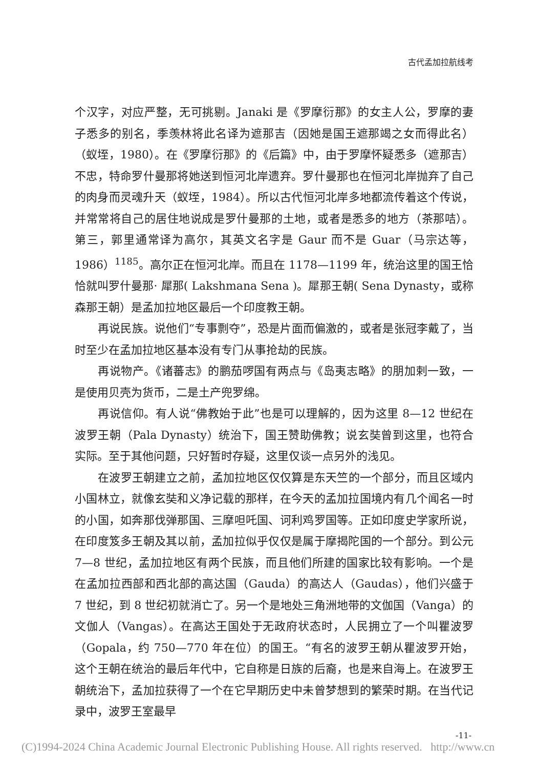古代孟加拉航线考
个汉字，对应严整，无可挑剔。Janaki 是《罗摩衍那》的女主人公，罗摩的妻子悉多的别名，季羡林将此名译为遮那吉（因她是国王遮那竭之女而得此名）（蚁垤，1980）。在《罗摩衍那》的《后篇》中，由于罗摩怀疑悉多（遮那吉）不忠，特命罗什曼那将她送到恒河北岸遗弃。罗什曼那也在恒河北岸抛弃了自己的肉身而灵魂升天（蚁垤，1984）。所以古代恒河北岸多地都流传着这个传说，并常常将自己的居住地说成是罗什曼那的土地，或者是悉多的地方（茶那咭）。第三，郭里通常译为高尔，其英文名字是 Gaur 而不是 Guar（马宗达等，1986）<sup>1185</sup>。高尔正在恒河北岸。而且在 1178—1199 年，统治这里的国王恰恰就叫罗什曼那· 犀那( Lakshmana Sena )。犀那王朝( Sena Dynasty，或称森那王朝）是孟加拉地区最后一个印度教王朝。
再说民族。说他们“专事剽夺”，恐是片面而偏激的，或者是张冠李戴了，当时至少在孟加拉地区基本没有专门从事抢劫的民族。
再说物产。《诸蕃志》的鹏茄啰国有两点与《岛夷志略》的朋加剌一致，一是使用贝壳为货币，二是土产兜罗绵。
再说信仰。有人说“佛教始于此”也是可以理解的，因为这里 8—12 世纪在波罗王朝（Pala Dynasty）统治下，国王赞助佛教；说玄奘曾到这里，也符合实际。至于其他问题，只好暂时存疑，这里仅谈一点另外的浅见。
在波罗王朝建立之前，孟加拉地区仅仅算是东天竺的一个部分，而且区域内小国林立，就像玄奘和义净记载的那样，在今天的孟加拉国境内有几个闻名一时的小国，如奔那伐弹那国、三摩呾吒国、诃利鸡罗国等。正如印度史学家所说，在印度笈多王朝及其以前，孟加拉似乎仅仅是属于摩揭陀国的一个部分。到公元 7—8 世纪，孟加拉地区有两个民族，而且他们所建的国家比较有影响。一个是在孟加拉西部和西北部的高达国（Gauda）的高达人（Gaudas），他们兴盛于 7 世纪，到 8 世纪初就消亡了。另一个是地处三角洲地带的文伽国（Vanga）的文伽人（Vangas）。在高达王国处于无政府状态时，人民拥立了一个叫瞿波罗（Gopala，约 750—770 年在位）的国王。“有名的波罗王朝从瞿波罗开始，这个王朝在统治的最后年代中，它自称是日族的后裔，也是来自海上。在波罗王朝统治下，孟加拉获得了一个在它早期历史中未曾梦想到的繁荣时期。在当代记录中，波罗王室最早
-11-
(C)1994-2024 China Academic Journal Electronic Publishing House. All rights reserved. http://www.cn